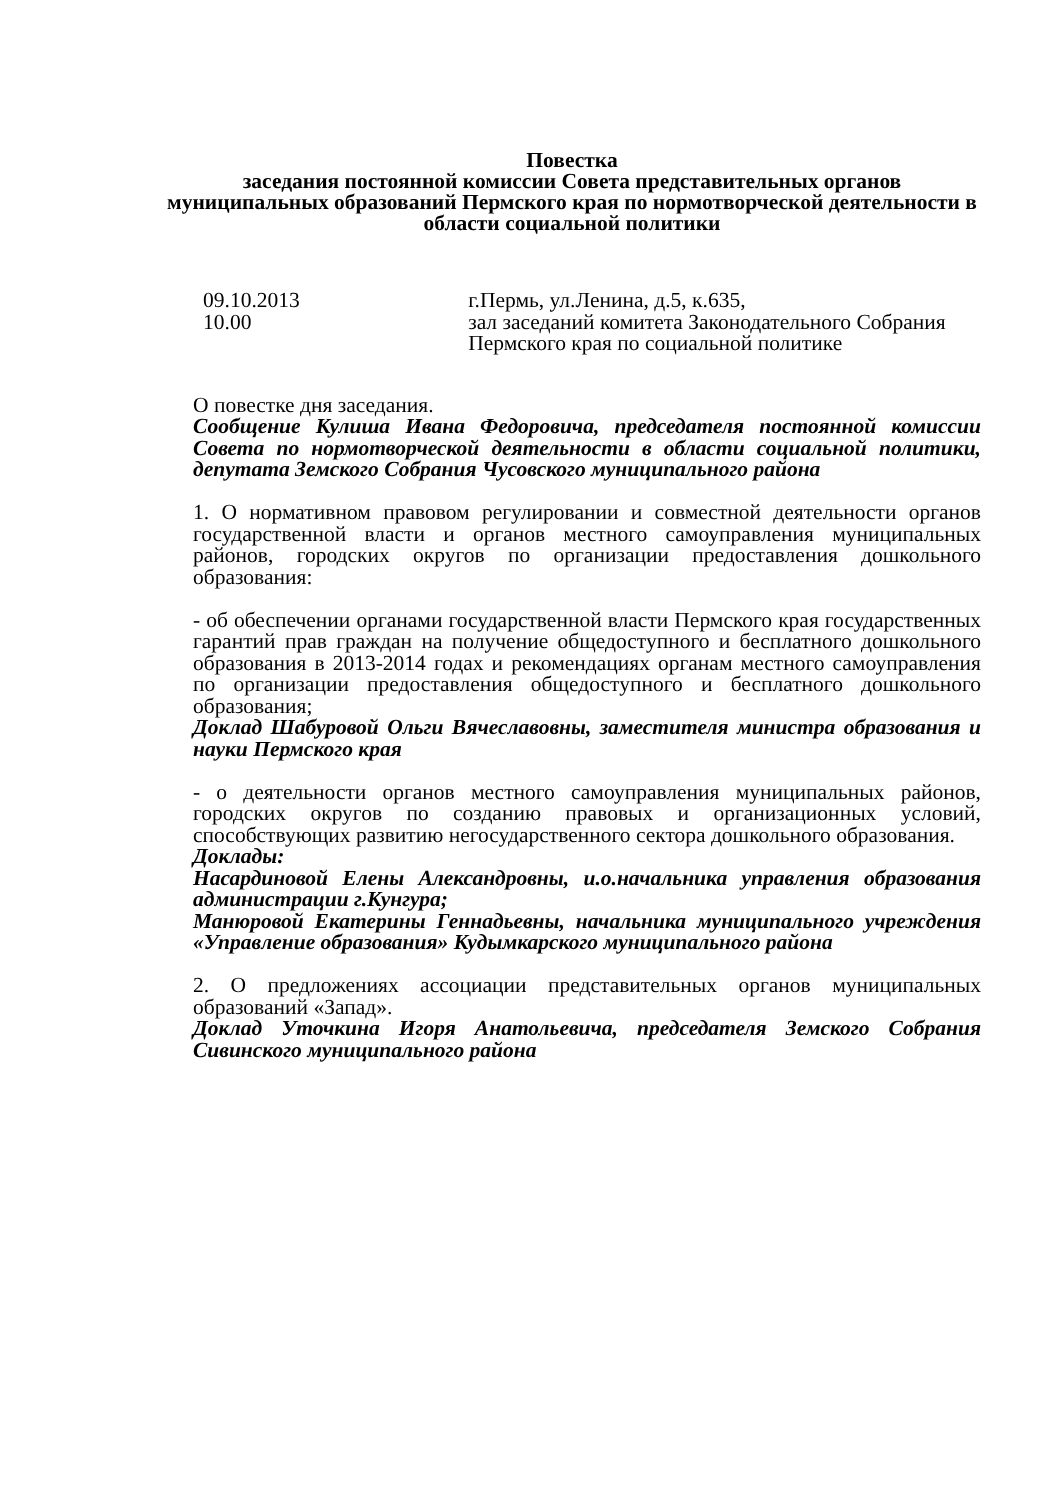Повестка
заседания постоянной комиссии Совета представительных органов муниципальных образований Пермского края по нормотворческой деятельности в области социальной политики
09.10.2013
10.00
г.Пермь, ул.Ленина, д.5, к.635,
зал заседаний комитета Законодательного Собрания Пермского края по социальной политике
О повестке дня заседания.
Сообщение Кулиша Ивана Федоровича, председателя постоянной комиссии Совета по нормотворческой деятельности в области социальной политики, депутата Земского Собрания Чусовского муниципального района
1. О нормативном правовом регулировании и совместной деятельности органов государственной власти и органов местного самоуправления муниципальных районов, городских округов по организации предоставления дошкольного образования:
- об обеспечении органами государственной власти Пермского края государственных гарантий прав граждан на получение общедоступного и бесплатного дошкольного образования в 2013-2014 годах и рекомендациях органам местного самоуправления по организации предоставления общедоступного и бесплатного дошкольного образования;
Доклад Шабуровой Ольги Вячеславовны, заместителя министра образования и науки Пермского края
- о деятельности органов местного самоуправления муниципальных районов, городских округов по созданию правовых и организационных условий, способствующих развитию негосударственного сектора дошкольного образования.
Доклады:
Насардиновой Елены Александровны, и.о.начальника управления образования администрации г.Кунгура;
Манюровой Екатерины Геннадьевны, начальника муниципального учреждения «Управление образования» Кудымкарского муниципального района
2. О предложениях ассоциации представительных органов муниципальных образований «Запад».
Доклад Уточкина Игоря Анатольевича, председателя Земского Собрания Сивинского муниципального района